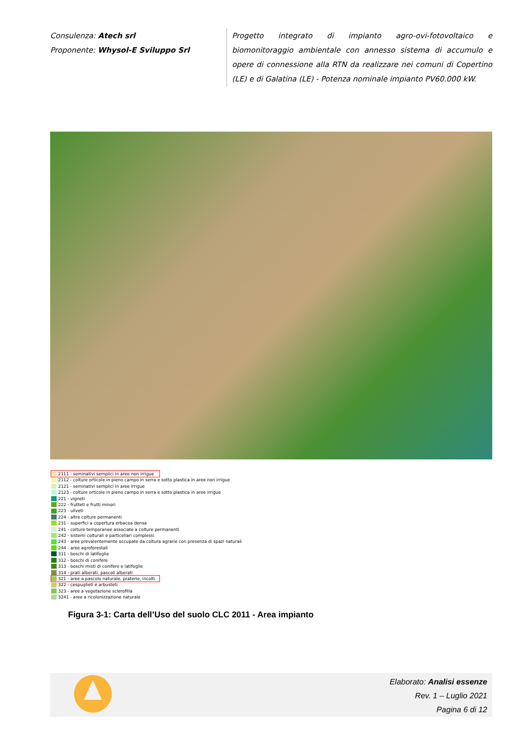Consulenza: Atech srl
Proponente: Whysol-E Sviluppo Srl
Progetto integrato di impianto agro-ovi-fotovoltaico e biomonitoraggio ambientale con annesso sistema di accumulo e opere di connessione alla RTN da realizzare nei comuni di Copertino (LE) e di Galatina (LE) - Potenza nominale impianto PV60.000 kW.
2111 - seminativi semplici in aree non irrigue
2112 - colture orticole in pieno campo in serra e sotto plastica in aree non irrigue
2121 - seminativi semplici in aree irrigue
2123 - colture orticole in pieno campo in serra e sotto plastica in aree irrigue
221 - vigneti
222 - frutteti e frutti minori
223 - uliveti
224 - altre colture permanenti
231 - superfici a copertura erbacea densa
241 - colture temporanee associate a colture permanenti
242 - sistemi colturali e particellari complessi
243 - aree prevalentemente occupate da coltura agrarie con presenza di spazi naturali
244 - aree agroforestali
311 - boschi di latifoglie
312 - boschi di conifere
313 - boschi misti di conifere e latifoglie
314 - prati alberati, pascoli alberati
321 - aree a pascolo naturale, praterie, incolti
322 - cespuglieti e arbusteti
323 - aree a vegetazione sclerofilla
3241 - aree a ricolonizzazione naturale
Figura 3-1: Carta dell’Uso del suolo CLC 2011 - Area impianto
Elaborato: Analisi essenze
Rev. 1 – Luglio 2021
Pagina 6 di 12